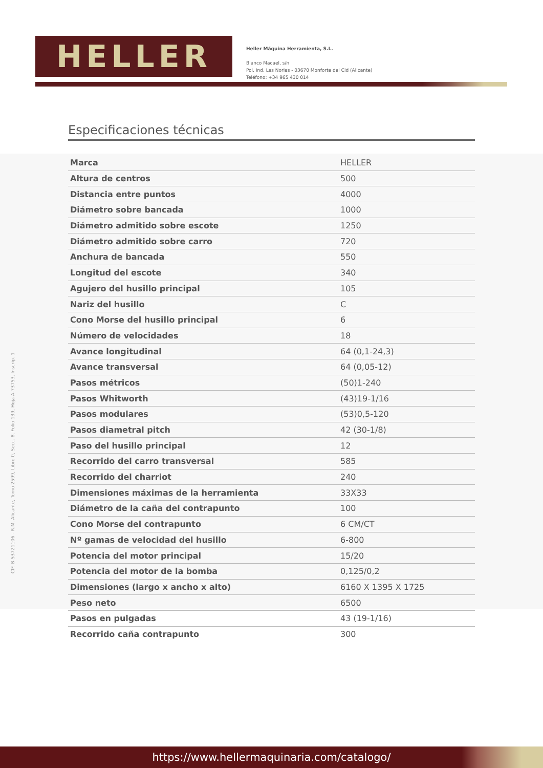HELLER
Heller Máquina Herramienta, S.L.
Blanco Macael, s/n
Pol. Ind. Las Norias - 03670 Monforte del Cid (Alicante)
Teléfono: +34 965 430 014
CIF. B-53721106 - R.M. Alicante, Tomo 2599, Libro 0, Secc. 8, Folio 139, Hoja A-73753, Inscrip. 1
Especificaciones técnicas
| Marca | HELLER |
| Altura de centros | 500 |
| Distancia entre puntos | 4000 |
| Diámetro sobre bancada | 1000 |
| Diámetro admitido sobre escote | 1250 |
| Diámetro admitido sobre carro | 720 |
| Anchura de bancada | 550 |
| Longitud del escote | 340 |
| Agujero del husillo principal | 105 |
| Nariz del husillo | C |
| Cono Morse del husillo principal | 6 |
| Número de velocidades | 18 |
| Avance longitudinal | 64 (0,1-24,3) |
| Avance transversal | 64 (0,05-12) |
| Pasos métricos | (50)1-240 |
| Pasos Whitworth | (43)19-1/16 |
| Pasos modulares | (53)0,5-120 |
| Pasos diametral pitch | 42 (30-1/8) |
| Paso del husillo principal | 12 |
| Recorrido del carro transversal | 585 |
| Recorrido del charriot | 240 |
| Dimensiones máximas de la herramienta | 33X33 |
| Diámetro de la caña del contrapunto | 100 |
| Cono Morse del contrapunto | 6 CM/CT |
| Nº gamas de velocidad del husillo | 6-800 |
| Potencia del motor principal | 15/20 |
| Potencia del motor de la bomba | 0,125/0,2 |
| Dimensiones (largo x ancho x alto) | 6160 X 1395 X 1725 |
| Peso neto | 6500 |
| Pasos en pulgadas | 43 (19-1/16) |
| Recorrido caña contrapunto | 300 |
https://www.hellermaquinaria.com/catalogo/